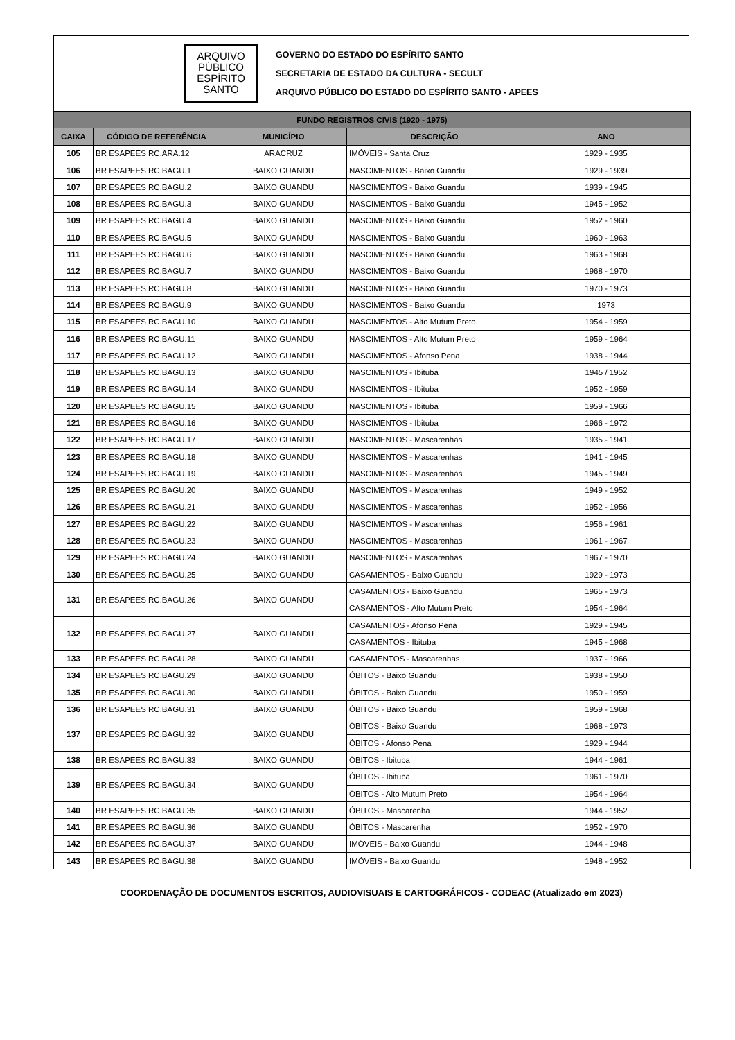ARQUIVO
PÚBLICO
ESPÍRITO
SANTO
GOVERNO DO ESTADO DO ESPÍRITO SANTO
SECRETARIA DE ESTADO DA CULTURA - SECULT
ARQUIVO PÚBLICO DO ESTADO DO ESPÍRITO SANTO - APEES
| FUNDO REGISTROS CIVIS (1920 - 1975) | | | | |
| --- | --- | --- | --- | --- |
| CAIXA | CÓDIGO DE REFERÊNCIA | MUNICÍPIO | DESCRIÇÃO | ANO |
| 105 | BR ESAPEES RC.ARA.12 | ARACRUZ | IMÓVEIS - Santa Cruz | 1929 - 1935 |
| 106 | BR ESAPEES RC.BAGU.1 | BAIXO GUANDU | NASCIMENTOS - Baixo Guandu | 1929 - 1939 |
| 107 | BR ESAPEES RC.BAGU.2 | BAIXO GUANDU | NASCIMENTOS - Baixo Guandu | 1939 - 1945 |
| 108 | BR ESAPEES RC.BAGU.3 | BAIXO GUANDU | NASCIMENTOS - Baixo Guandu | 1945 - 1952 |
| 109 | BR ESAPEES RC.BAGU.4 | BAIXO GUANDU | NASCIMENTOS - Baixo Guandu | 1952 - 1960 |
| 110 | BR ESAPEES RC.BAGU.5 | BAIXO GUANDU | NASCIMENTOS - Baixo Guandu | 1960 - 1963 |
| 111 | BR ESAPEES RC.BAGU.6 | BAIXO GUANDU | NASCIMENTOS - Baixo Guandu | 1963 - 1968 |
| 112 | BR ESAPEES RC.BAGU.7 | BAIXO GUANDU | NASCIMENTOS - Baixo Guandu | 1968 - 1970 |
| 113 | BR ESAPEES RC.BAGU.8 | BAIXO GUANDU | NASCIMENTOS - Baixo Guandu | 1970 - 1973 |
| 114 | BR ESAPEES RC.BAGU.9 | BAIXO GUANDU | NASCIMENTOS - Baixo Guandu | 1973 |
| 115 | BR ESAPEES RC.BAGU.10 | BAIXO GUANDU | NASCIMENTOS - Alto Mutum Preto | 1954 - 1959 |
| 116 | BR ESAPEES RC.BAGU.11 | BAIXO GUANDU | NASCIMENTOS - Alto Mutum Preto | 1959 - 1964 |
| 117 | BR ESAPEES RC.BAGU.12 | BAIXO GUANDU | NASCIMENTOS - Afonso Pena | 1938 - 1944 |
| 118 | BR ESAPEES RC.BAGU.13 | BAIXO GUANDU | NASCIMENTOS - Ibituba | 1945 / 1952 |
| 119 | BR ESAPEES RC.BAGU.14 | BAIXO GUANDU | NASCIMENTOS - Ibituba | 1952 - 1959 |
| 120 | BR ESAPEES RC.BAGU.15 | BAIXO GUANDU | NASCIMENTOS - Ibituba | 1959 - 1966 |
| 121 | BR ESAPEES RC.BAGU.16 | BAIXO GUANDU | NASCIMENTOS - Ibituba | 1966 - 1972 |
| 122 | BR ESAPEES RC.BAGU.17 | BAIXO GUANDU | NASCIMENTOS - Mascarenhas | 1935 - 1941 |
| 123 | BR ESAPEES RC.BAGU.18 | BAIXO GUANDU | NASCIMENTOS - Mascarenhas | 1941 - 1945 |
| 124 | BR ESAPEES RC.BAGU.19 | BAIXO GUANDU | NASCIMENTOS - Mascarenhas | 1945 - 1949 |
| 125 | BR ESAPEES RC.BAGU.20 | BAIXO GUANDU | NASCIMENTOS - Mascarenhas | 1949 - 1952 |
| 126 | BR ESAPEES RC.BAGU.21 | BAIXO GUANDU | NASCIMENTOS - Mascarenhas | 1952 - 1956 |
| 127 | BR ESAPEES RC.BAGU.22 | BAIXO GUANDU | NASCIMENTOS - Mascarenhas | 1956 - 1961 |
| 128 | BR ESAPEES RC.BAGU.23 | BAIXO GUANDU | NASCIMENTOS - Mascarenhas | 1961 - 1967 |
| 129 | BR ESAPEES RC.BAGU.24 | BAIXO GUANDU | NASCIMENTOS - Mascarenhas | 1967 - 1970 |
| 130 | BR ESAPEES RC.BAGU.25 | BAIXO GUANDU | CASAMENTOS - Baixo Guandu | 1929 - 1973 |
| 131 | BR ESAPEES RC.BAGU.26 | BAIXO GUANDU | CASAMENTOS - Baixo Guandu | 1965 - 1973 |
| | | | CASAMENTOS - Alto Mutum Preto | 1954 - 1964 |
| 132 | BR ESAPEES RC.BAGU.27 | BAIXO GUANDU | CASAMENTOS - Afonso Pena | 1929 - 1945 |
| | | | CASAMENTOS - Ibituba | 1945 - 1968 |
| 133 | BR ESAPEES RC.BAGU.28 | BAIXO GUANDU | CASAMENTOS - Mascarenhas | 1937 - 1966 |
| 134 | BR ESAPEES RC.BAGU.29 | BAIXO GUANDU | ÓBITOS - Baixo Guandu | 1938 - 1950 |
| 135 | BR ESAPEES RC.BAGU.30 | BAIXO GUANDU | ÓBITOS - Baixo Guandu | 1950 - 1959 |
| 136 | BR ESAPEES RC.BAGU.31 | BAIXO GUANDU | ÓBITOS - Baixo Guandu | 1959 - 1968 |
| 137 | BR ESAPEES RC.BAGU.32 | BAIXO GUANDU | ÓBITOS - Baixo Guandu | 1968 - 1973 |
| | | | ÓBITOS - Afonso Pena | 1929 - 1944 |
| 138 | BR ESAPEES RC.BAGU.33 | BAIXO GUANDU | ÓBITOS - Ibituba | 1944 - 1961 |
| 139 | BR ESAPEES RC.BAGU.34 | BAIXO GUANDU | ÓBITOS - Ibituba | 1961 - 1970 |
| | | | ÓBITOS - Alto Mutum Preto | 1954 - 1964 |
| 140 | BR ESAPEES RC.BAGU.35 | BAIXO GUANDU | ÓBITOS - Mascarenha | 1944 - 1952 |
| 141 | BR ESAPEES RC.BAGU.36 | BAIXO GUANDU | ÓBITOS - Mascarenha | 1952 - 1970 |
| 142 | BR ESAPEES RC.BAGU.37 | BAIXO GUANDU | IMÓVEIS - Baixo Guandu | 1944 - 1948 |
| 143 | BR ESAPEES RC.BAGU.38 | BAIXO GUANDU | IMÓVEIS - Baixo Guandu | 1948 - 1952 |
COORDENAÇÃO DE DOCUMENTOS ESCRITOS, AUDIOVISUAIS E CARTOGRÁFICOS - CODEAC (Atualizado em 2023)